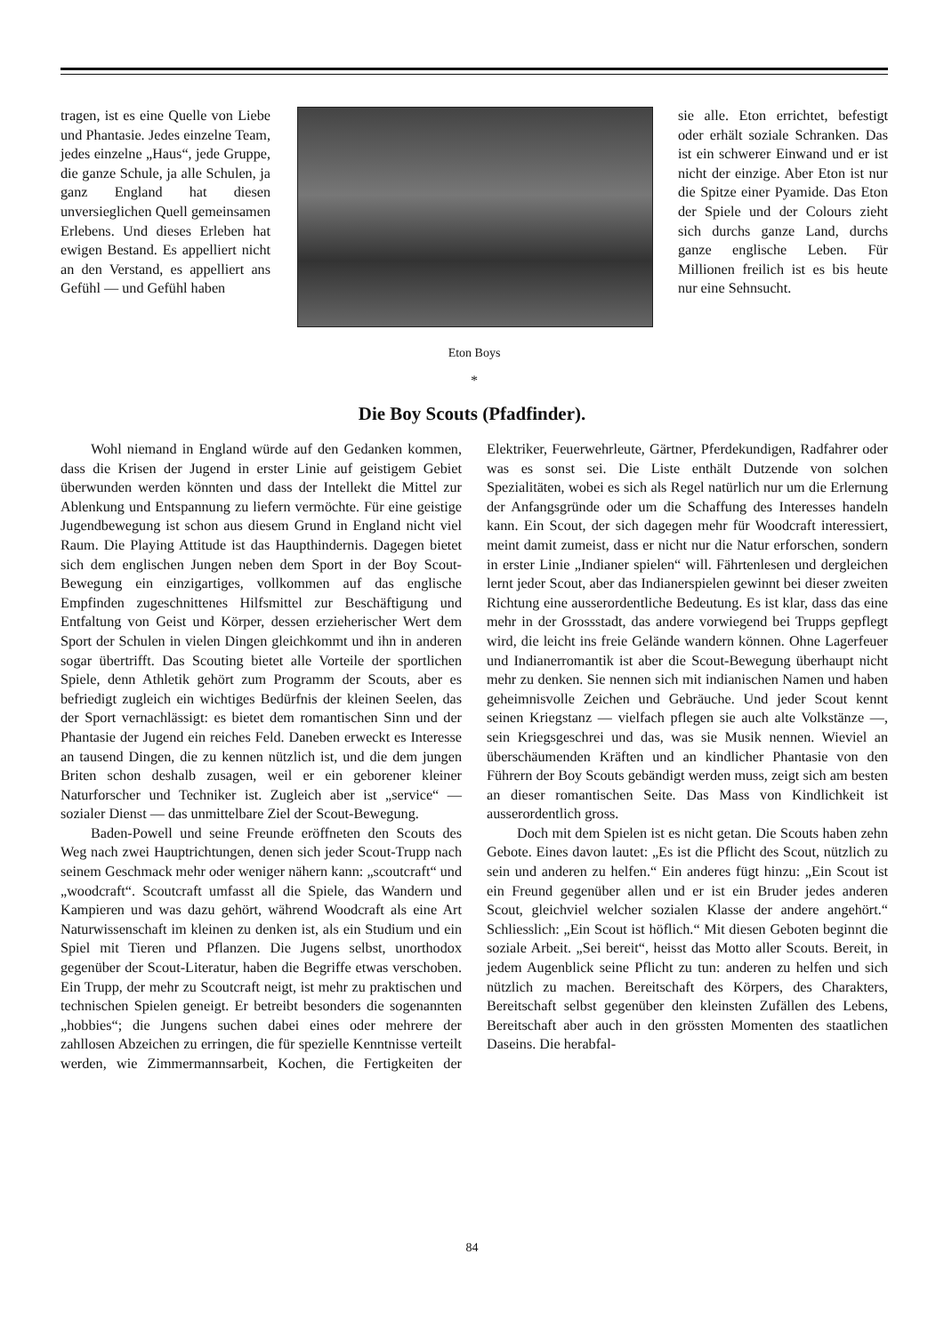tragen, ist es eine Quelle von Liebe und Phantasie. Jedes einzelne Team, jedes einzelne „Haus“, jede Gruppe, die ganze Schule, ja alle Schulen, ja ganz England hat diesen unversieglichen Quell gemeinsamen Erlebens. Und dieses Erleben hat ewigen Bestand. Es appelliert nicht an den Verstand, es appelliert ans Gefühl — und Gefühl haben
Eton Boys
*
sie alle. Eton errichtet, befestigt oder erhält soziale Schranken. Das ist ein schwerer Einwand und er ist nicht der einzige. Aber Eton ist nur die Spitze einer Pyamide. Das Eton der Spiele und der Colours zieht sich durchs ganze Land, durchs ganze englische Leben. Für Millionen freilich ist es bis heute nur eine Sehnsucht.
Die Boy Scouts (Pfadfinder).
Wohl niemand in England würde auf den Gedanken kommen, dass die Krisen der Jugend in erster Linie auf geistigem Gebiet überwunden werden könnten und dass der Intellekt die Mittel zur Ablenkung und Entspannung zu liefern vermöchte. Für eine geistige Jugendbewegung ist schon aus diesem Grund in England nicht viel Raum. Die Playing Attitude ist das Haupthindernis. Dagegen bietet sich dem englischen Jungen neben dem Sport in der Boy Scout-Bewegung ein einzigartiges, vollkommen auf das englische Empfinden zugeschnittenes Hilfsmittel zur Beschäftigung und Entfaltung von Geist und Körper, dessen erzieherischer Wert dem Sport der Schulen in vielen Dingen gleichkommt und ihn in anderen sogar übertrifft. Das Scouting bietet alle Vorteile der sportlichen Spiele, denn Athletik gehört zum Programm der Scouts, aber es befriedigt zugleich ein wichtiges Bedürfnis der kleinen Seelen, das der Sport vernachlässigt: es bietet dem romantischen Sinn und der Phantasie der Jugend ein reiches Feld. Daneben erweckt es Interesse an tausend Dingen, die zu kennen nützlich ist, und die dem jungen Briten schon deshalb zusagen, weil er ein geborener kleiner Naturforscher und Techniker ist. Zugleich aber ist „service“ — sozialer Dienst — das unmittelbare Ziel der Scout-Bewegung.
Baden-Powell und seine Freunde eröffneten den Scouts des Weg nach zwei Hauptrichtungen, denen sich jeder Scout-Trupp nach seinem Geschmack mehr oder weniger nähern kann: „scoutcraft“ und „woodcraft“. Scoutcraft umfasst all die Spiele, das Wandern und Kampieren und was dazu gehört, während Woodcraft als eine Art Naturwissenschaft im kleinen zu denken ist, als ein Studium und ein Spiel mit Tieren und Pflanzen. Die Jugens selbst, unorthodox gegenüber der Scout-Literatur, haben die Begriffe etwas verschoben. Ein Trupp, der mehr zu Scoutcraft neigt, ist mehr zu praktischen und technischen Spielen geneigt. Er betreibt besonders die sogenannten „hobbies“; die Jungens suchen dabei eines oder mehrere der zahllosen Abzeichen zu erringen, die für spezielle Kenntnisse verteilt werden, wie Zimmermannsarbeit, Kochen, die Fertigkeiten der Elektriker, Feuerwehrleute, Gärtner, Pferdekundigen, Radfahrer oder was es sonst sei. Die Liste enthält Dutzende von solchen Spezialitäten, wobei es sich als Regel natürlich nur um die Erlernung der Anfangsgründe oder um die Schaffung des Interesses handeln kann. Ein Scout, der sich dagegen mehr für Woodcraft interessiert, meint damit zumeist, dass er nicht nur die Natur erforschen, sondern in erster Linie „Indianer spielen“ will. Fährtenlesen und dergleichen lernt jeder Scout, aber das Indianerspielen gewinnt bei dieser zweiten Richtung eine ausserordentliche Bedeutung. Es ist klar, dass das eine mehr in der Grossstadt, das andere vorwiegend bei Trupps gepflegt wird, die leicht ins freie Gelände wandern können. Ohne Lagerfeuer und Indianerromantik ist aber die Scout-Bewegung überhaupt nicht mehr zu denken. Sie nennen sich mit indianischen Namen und haben geheimnisvolle Zeichen und Gebräuche. Und jeder Scout kennt seinen Kriegstanz — vielfach pflegen sie auch alte Volkstänze —, sein Kriegsgeschrei und das, was sie Musik nennen. Wieviel an überschäumenden Kräften und an kindlicher Phantasie von den Führern der Boy Scouts gebändigt werden muss, zeigt sich am besten an dieser romantischen Seite. Das Mass von Kindlichkeit ist ausserordentlich gross.
Doch mit dem Spielen ist es nicht getan. Die Scouts haben zehn Gebote. Eines davon lautet: „Es ist die Pflicht des Scout, nützlich zu sein und anderen zu helfen.“ Ein anderes fügt hinzu: „Ein Scout ist ein Freund gegenüber allen und er ist ein Bruder jedes anderen Scout, gleichviel welcher sozialen Klasse der andere angehört.“ Schliesslich: „Ein Scout ist höflich.“ Mit diesen Geboten beginnt die soziale Arbeit. „Sei bereit“, heisst das Motto aller Scouts. Bereit, in jedem Augenblick seine Pflicht zu tun: anderen zu helfen und sich nützlich zu machen. Bereitschaft des Körpers, des Charakters, Bereitschaft selbst gegenüber den kleinsten Zufällen des Lebens, Bereitschaft aber auch in den grössten Momenten des staatlichen Daseins. Die herabfal-
84